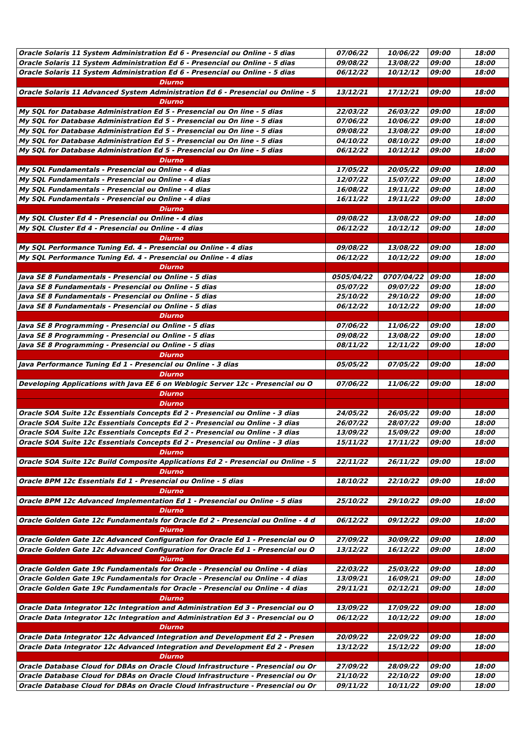| Oracle Solaris 11 System Administration Ed 6 - Presencial ou Online - 5 dias | 07/06/22 | 10/06/22 | 09:00 | 18:00 |
| Oracle Solaris 11 System Administration Ed 6 - Presencial ou Online - 5 dias | 09/08/22 | 13/08/22 | 09:00 | 18:00 |
| Oracle Solaris 11 System Administration Ed 6 - Presencial ou Online - 5 dias | 06/12/22 | 10/12/12 | 09:00 | 18:00 |
| Diurno | | | | |
| Oracle Solaris 11 Advanced System Administration Ed 6 - Presencial ou Online - 5 | 13/12/21 | 17/12/21 | 09:00 | 18:00 |
| Diurno | | | | |
| My SQL for Database Administration Ed 5 - Presencial ou On line - 5 dias | 22/03/22 | 26/03/22 | 09:00 | 18:00 |
| My SQL for Database Administration Ed 5 - Presencial ou On line - 5 dias | 07/06/22 | 10/06/22 | 09:00 | 18:00 |
| My SQL for Database Administration Ed 5 - Presencial ou On line - 5 dias | 09/08/22 | 13/08/22 | 09:00 | 18:00 |
| My SQL for Database Administration Ed 5 - Presencial ou On line - 5 dias | 04/10/22 | 08/10/22 | 09:00 | 18:00 |
| My SQL for Database Administration Ed 5 - Presencial ou On line - 5 dias | 06/12/22 | 10/12/12 | 09:00 | 18:00 |
| Diurno | | | | |
| My SQL Fundamentals - Presencial ou Online - 4 dias | 17/05/22 | 20/05/22 | 09:00 | 18:00 |
| My SQL Fundamentals - Presencial ou Online - 4 dias | 12/07/22 | 15/07/22 | 09:00 | 18:00 |
| My SQL Fundamentals - Presencial ou Online - 4 dias | 16/08/22 | 19/11/22 | 09:00 | 18:00 |
| My SQL Fundamentals - Presencial ou Online - 4 dias | 16/11/22 | 19/11/22 | 09:00 | 18:00 |
| Diurno | | | | |
| My SQL Cluster Ed 4 - Presencial ou Online - 4 dias | 09/08/22 | 13/08/22 | 09:00 | 18:00 |
| My SQL Cluster Ed 4 - Presencial ou Online - 4 dias | 06/12/22 | 10/12/12 | 09:00 | 18:00 |
| Diurno | | | | |
| My SQL Performance Tuning Ed. 4 - Presencial ou Online - 4 dias | 09/08/22 | 13/08/22 | 09:00 | 18:00 |
| My SQL Performance Tuning Ed. 4 - Presencial ou Online - 4 dias | 06/12/22 | 10/12/22 | 09:00 | 18:00 |
| Diurno | | | | |
| Java SE 8 Fundamentals - Presencial ou Online - 5 dias | 0505/04/22 | 0707/04/22 | 09:00 | 18:00 |
| Java SE 8 Fundamentals - Presencial ou Online - 5 dias | 05/07/22 | 09/07/22 | 09:00 | 18:00 |
| Java SE 8 Fundamentals - Presencial ou Online - 5 dias | 25/10/22 | 29/10/22 | 09:00 | 18:00 |
| Java SE 8 Fundamentals - Presencial ou Online - 5 dias | 06/12/22 | 10/12/22 | 09:00 | 18:00 |
| Diurno | | | | |
| Java SE 8 Programming - Presencial ou Online - 5 dias | 07/06/22 | 11/06/22 | 09:00 | 18:00 |
| Java SE 8 Programming - Presencial ou Online - 5 dias | 09/08/22 | 13/08/22 | 09:00 | 18:00 |
| Java SE 8 Programming - Presencial ou Online - 5 dias | 08/11/22 | 12/11/22 | 09:00 | 18:00 |
| Diurno | | | | |
| Java Performance Tuning Ed 1 - Presencial ou Online - 3 dias | 05/05/22 | 07/05/22 | 09:00 | 18:00 |
| Diurno | | | | |
| Developing Applications with Java EE 6 on Weblogic Server 12c - Presencial ou O | 07/06/22 | 11/06/22 | 09:00 | 18:00 |
| Diurno | | | | |
| Diurno | | | | |
| Oracle SOA Suite 12c Essentials Concepts Ed 2 - Presencial ou Online - 3 dias | 24/05/22 | 26/05/22 | 09:00 | 18:00 |
| Oracle SOA Suite 12c Essentials Concepts Ed 2 - Presencial ou Online - 3 dias | 26/07/22 | 28/07/22 | 09:00 | 18:00 |
| Oracle SOA Suite 12c Essentials Concepts Ed 2 - Presencial ou Online - 3 dias | 13/09/22 | 15/09/22 | 09:00 | 18:00 |
| Oracle SOA Suite 12c Essentials Concepts Ed 2 - Presencial ou Online - 3 dias | 15/11/22 | 17/11/22 | 09:00 | 18:00 |
| Diurno | | | | |
| Oracle SOA Suite 12c Build Composite Applications Ed 2 - Presencial ou Online - 5 | 22/11/22 | 26/11/22 | 09:00 | 18:00 |
| Diurno | | | | |
| Oracle BPM 12c Essentials Ed 1 - Presencial ou Online - 5 dias | 18/10/22 | 22/10/22 | 09:00 | 18:00 |
| Diurno | | | | |
| Oracle BPM 12c Advanced Implementation Ed 1 - Presencial ou Online - 5 dias | 25/10/22 | 29/10/22 | 09:00 | 18:00 |
| Diurno | | | | |
| Oracle Golden Gate 12c Fundamentals for Oracle Ed 2 - Presencial ou Online - 4 d | 06/12/22 | 09/12/22 | 09:00 | 18:00 |
| Diurno | | | | |
| Oracle Golden Gate 12c Advanced Configuration for Oracle Ed 1 - Presencial ou O | 27/09/22 | 30/09/22 | 09:00 | 18:00 |
| Oracle Golden Gate 12c Advanced Configuration for Oracle Ed 1 - Presencial ou O | 13/12/22 | 16/12/22 | 09:00 | 18:00 |
| Diurno | | | | |
| Oracle Golden Gate 19c Fundamentals for Oracle - Presencial ou Online - 4 dias | 22/03/22 | 25/03/22 | 09:00 | 18:00 |
| Oracle Golden Gate 19c Fundamentals for Oracle - Presencial ou Online - 4 dias | 13/09/21 | 16/09/21 | 09:00 | 18:00 |
| Oracle Golden Gate 19c Fundamentals for Oracle - Presencial ou Online - 4 dias | 29/11/21 | 02/12/21 | 09:00 | 18:00 |
| Diurno | | | | |
| Oracle Data Integrator 12c Integration and Administration Ed 3 - Presencial ou O | 13/09/22 | 17/09/22 | 09:00 | 18:00 |
| Oracle Data Integrator 12c Integration and Administration Ed 3 - Presencial ou O | 06/12/22 | 10/12/22 | 09:00 | 18:00 |
| Diurno | | | | |
| Oracle Data Integrator 12c Advanced Integration and Development Ed 2 - Presen | 20/09/22 | 22/09/22 | 09:00 | 18:00 |
| Oracle Data Integrator 12c Advanced Integration and Development Ed 2 - Presen | 13/12/22 | 15/12/22 | 09:00 | 18:00 |
| Diurno | | | | |
| Oracle Database Cloud for DBAs on Oracle Cloud Infrastructure - Presencial ou Or | 27/09/22 | 28/09/22 | 09:00 | 18:00 |
| Oracle Database Cloud for DBAs on Oracle Cloud Infrastructure - Presencial ou Or | 21/10/22 | 22/10/22 | 09:00 | 18:00 |
| Oracle Database Cloud for DBAs on Oracle Cloud Infrastructure - Presencial ou Or | 09/11/22 | 10/11/22 | 09:00 | 18:00 |